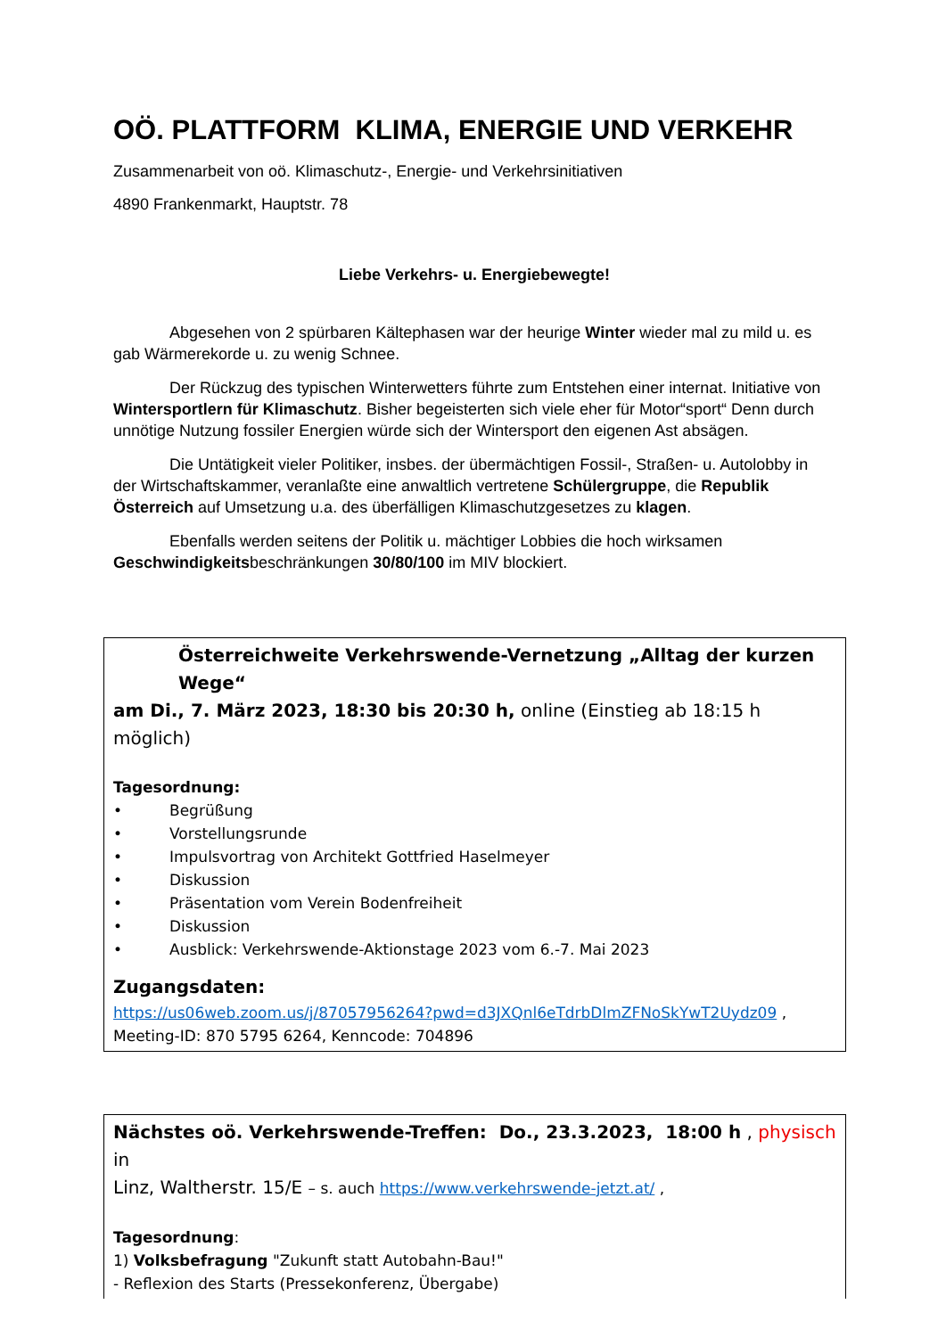OÖ. PLATTFORM KLIMA, ENERGIE UND VERKEHR
Zusammenarbeit von oö. Klimaschutz-, Energie- und Verkehrsinitiativen
4890 Frankenmarkt, Hauptstr. 78
Liebe Verkehrs- u. Energiebewegte!
Abgesehen von 2 spürbaren Kältephasen war der heurige Winter wieder mal zu mild u. es gab Wärmerekorde u. zu wenig Schnee.
Der Rückzug des typischen Winterwetters führte zum Entstehen einer internat. Initiative von Wintersportlern für Klimaschutz. Bisher begeisterten sich viele eher für Motor“sport“ Denn durch unnötige Nutzung fossiler Energien würde sich der Wintersport den eigenen Ast absägen.
Die Untätigkeit vieler Politiker, insbes. der übermächtigen Fossil-, Straßen- u. Autolobby in der Wirtschaftskammer, veranlaßte eine anwaltlich vertretene Schülergruppe, die Republik Österreich auf Umsetzung u.a. des überfälligen Klimaschutzgesetzes zu klagen.
Ebenfalls werden seitens der Politik u. mächtiger Lobbies die hoch wirksamen Geschwindigkeitsbeschränkungen 30/80/100 im MIV blockiert.
Österreichweite Verkehrswende-Vernetzung „Alltag der kurzen Wege“
am Di., 7. März 2023, 18:30 bis 20:30 h, online (Einstieg ab 18:15 h möglich)
Tagesordnung:
• Begrüßung
• Vorstellungsrunde
• Impulsvortrag von Architekt Gottfried Haselmeyer
• Diskussion
• Präsentation vom Verein Bodenfreiheit
• Diskussion
• Ausblick: Verkehrswende-Aktionstage 2023 vom 6.-7. Mai 2023
Zugangsdaten:
https://us06web.zoom.us/j/87057956264?pwd=d3JXQnl6eTdrbDlmZFNoSkYwT2Uydz09 ,
Meeting-ID: 870 5795 6264, Kenncode: 704896
Nächstes oö. Verkehrswende-Treffen: Do., 23.3.2023, 18:00 h , physisch in
Linz, Waltherstr. 15/E – s. auch https://www.verkehrswende-jetzt.at/ ,
Tagesordnung:
1) Volksbefragung "Zukunft statt Autobahn-Bau!"
- Reflexion des Starts (Pressekonferenz, Übergabe)